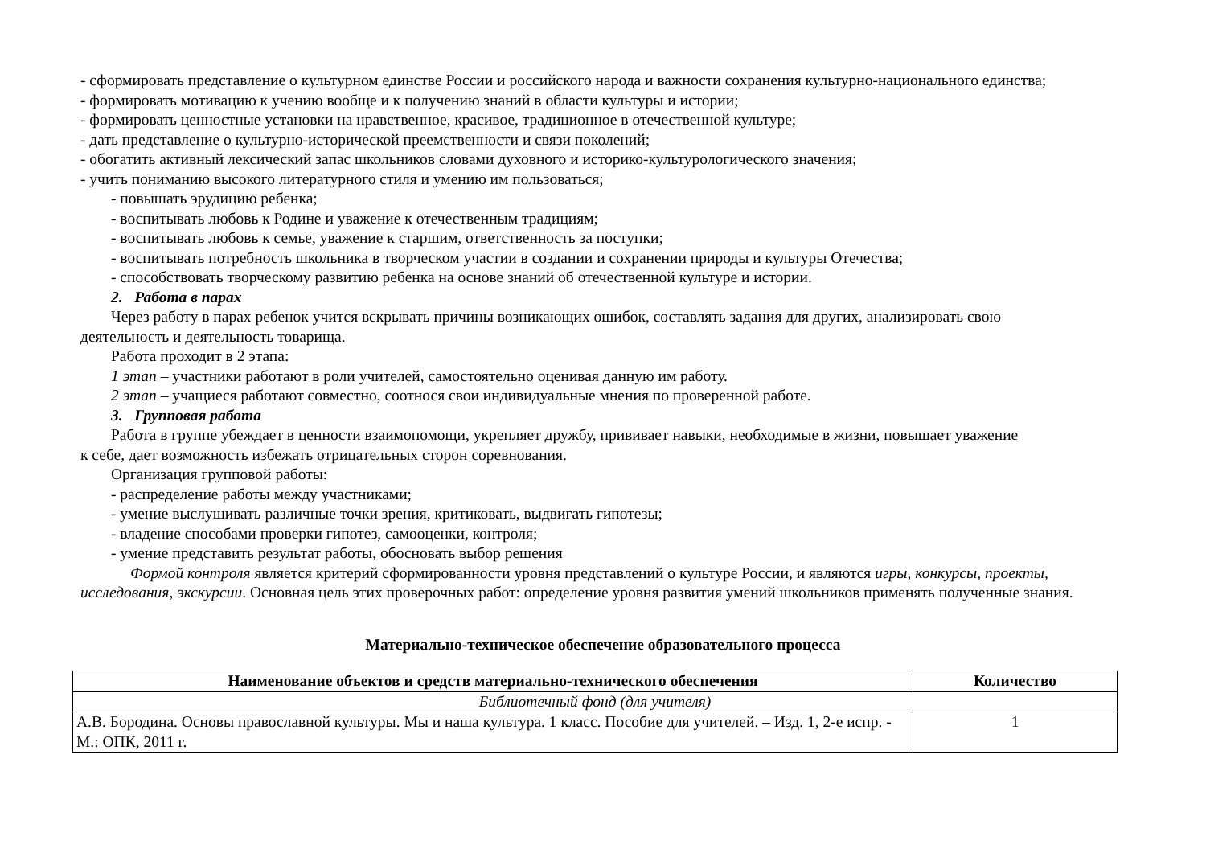- сформировать представление о культурном единстве России и российского народа и важности сохранения культурно-национального единства;
- формировать мотивацию к учению вообще и к получению знаний в области культуры и истории;
- формировать ценностные установки на нравственное, красивое, традиционное в отечественной культуре;
- дать представление о культурно-исторической преемственности и связи поколений;
- обогатить активный лексический запас школьников словами духовного и историко-культурологического значения;
- учить пониманию высокого литературного стиля и умению им пользоваться;
- повышать эрудицию ребенка;
- воспитывать любовь к Родине и уважение к отечественным традициям;
- воспитывать любовь к семье, уважение к старшим, ответственность за поступки;
- воспитывать потребность школьника в творческом участии в создании и сохранении природы и культуры Отечества;
- способствовать творческому развитию ребенка на основе знаний об отечественной культуре и истории.
2. Работа в парах
Через работу в парах ребенок учится вскрывать причины возникающих ошибок, составлять задания для других, анализировать свою
деятельность и деятельность товарища.
Работа проходит в 2 этапа:
1 этап – участники работают в роли учителей, самостоятельно оценивая данную им работу.
2 этап – учащиеся работают совместно, соотнося свои индивидуальные мнения по проверенной работе.
3. Групповая работа
Работа в группе убеждает в ценности взаимопомощи, укрепляет дружбу, прививает навыки, необходимые в жизни, повышает уважение
к себе, дает возможность избежать отрицательных сторон соревнования.
Организация групповой работы:
- распределение работы между участниками;
- умение выслушивать различные точки зрения, критиковать, выдвигать гипотезы;
- владение способами проверки гипотез, самооценки, контроля;
- умение представить результат работы, обосновать выбор решения
Формой контроля является критерий сформированности уровня представлений о культуре России, и являются игры, конкурсы, проекты, исследования, экскурсии. Основная цель этих проверочных работ: определение уровня развития умений школьников применять полученные знания.
Материально-техническое обеспечение образовательного процесса
| Наименование объектов и средств материально-технического обеспечения | Количество |
| --- | --- |
| Библиотечный фонд (для учителя) | |
| А.В. Бородина. Основы православной культуры. Мы и наша культура. 1 класс. Пособие для учителей. – Изд. 1, 2-е испр. - М.: ОПК, 2011 г. | 1 |